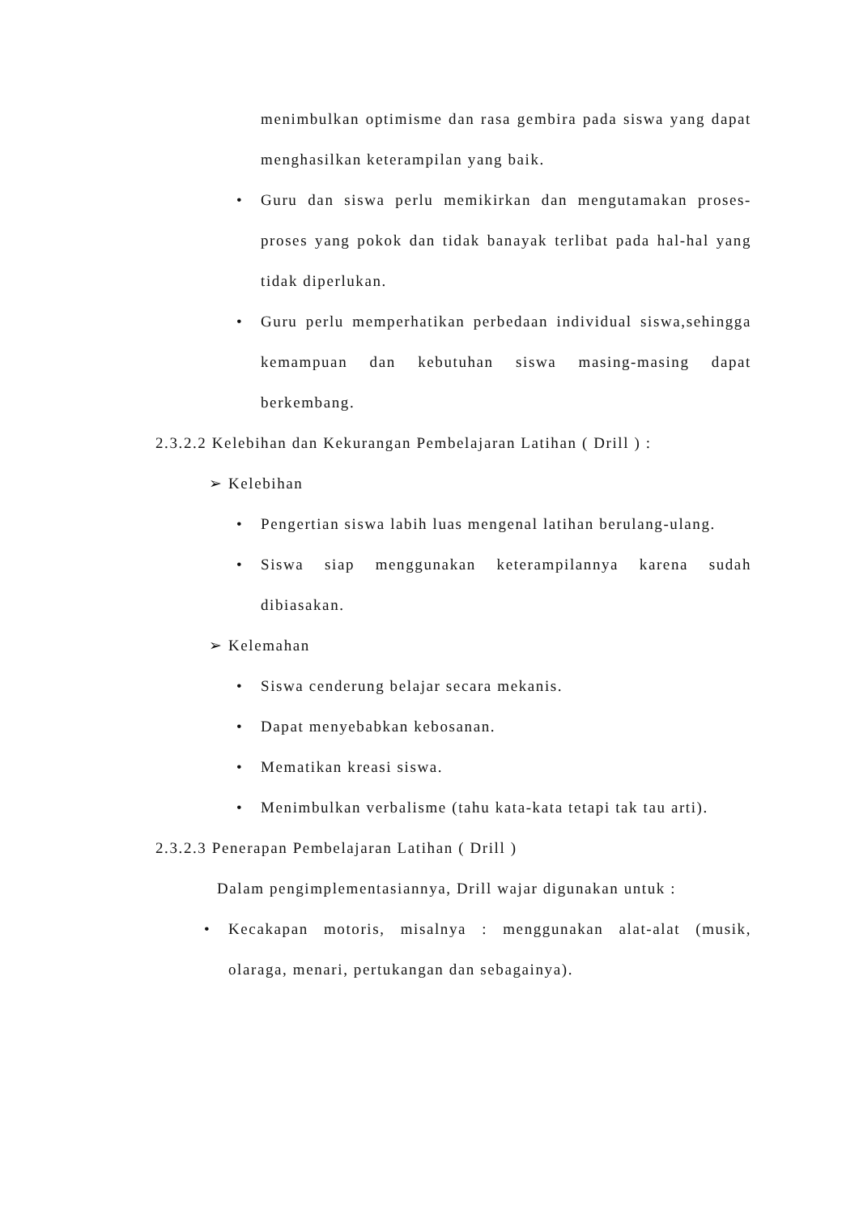menimbulkan optimisme dan rasa gembira pada siswa yang dapat menghasilkan keterampilan yang baik.
• Guru dan siswa perlu memikirkan dan mengutamakan proses-proses yang pokok dan tidak banayak terlibat pada hal-hal yang tidak diperlukan.
• Guru perlu memperhatikan perbedaan individual siswa,sehingga kemampuan dan kebutuhan siswa masing-masing dapat berkembang.
2.3.2.2 Kelebihan dan Kekurangan Pembelajaran Latihan ( Drill ) :
➢ Kelebihan
• Pengertian siswa labih luas mengenal latihan berulang-ulang.
• Siswa siap menggunakan keterampilannya karena sudah dibiasakan.
➢ Kelemahan
• Siswa cenderung belajar secara mekanis.
• Dapat menyebabkan kebosanan.
• Mematikan kreasi siswa.
• Menimbulkan verbalisme (tahu kata-kata tetapi tak tau arti).
2.3.2.3 Penerapan Pembelajaran Latihan ( Drill )
Dalam pengimplementasiannya, Drill wajar digunakan untuk :
• Kecakapan motoris, misalnya : menggunakan alat-alat (musik, olaraga, menari, pertukangan dan sebagainya).